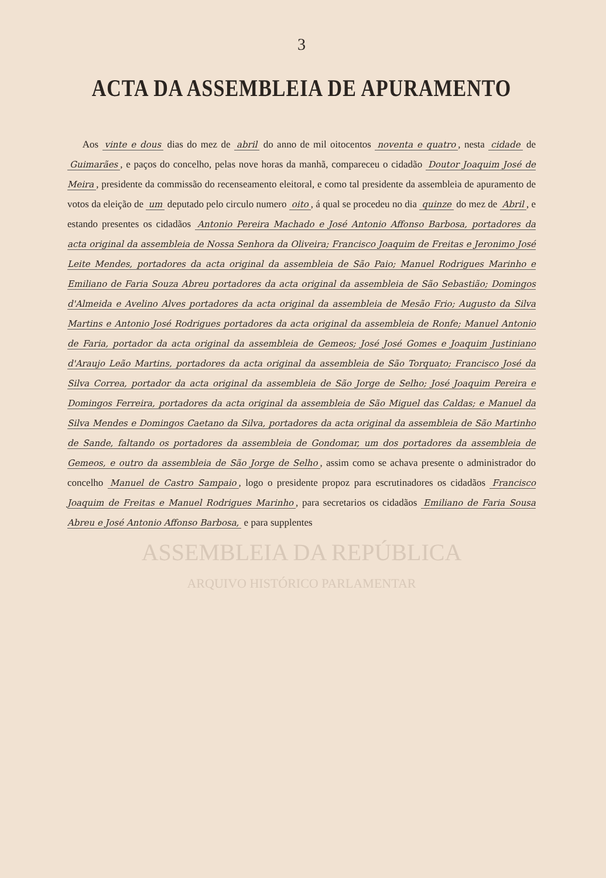3
ACTA DA ASSEMBLEIA DE APURAMENTO
Aos vinte e dous dias do mez de abril do anno de mil oitocentos noventa e quatro, nesta cidade de Guimarães, e paços do concelho, pelas nove horas da manhã, compareceu o cidadão Doutor Joaquim José de Meira, presidente da commissão do recenseamento eleitoral, e como tal presidente da assembleia de apuramento de votos da eleição de um deputado pelo circulo numero oito, á qual se procedeu no dia quinze do mez de Abril, e estando presentes os cidadãos Antonio Pereira Machado e José Antonio Affonso Barbosa, portadores da acta original da assembleia de Nossa Senhora da Oliveira; Francisco Joaquim de Freitas e Jeronimo José Leite Mendes, portadores da acta original da assembleia de São Paio; Manuel Rodrigues Marinho e Emiliano de Faria Souza Abreu portadores da acta original da assembleia de São Sebastião; Domingos d'Almeida e Avelino Alves portadores da acta original da assembleia de Mesão Frio; Augusto da Silva Martins e Antonio José Rodrigues portadores da acta original da assembleia de Ronfe; Manuel Antonio de Faria, portador da acta original da assembleia de Gemeos; José José Gomes e Joaquim Justiniano d'Araujo Leão Martins, portadores da acta original da assembleia de São Torquato; Francisco José da Silva Correa, portador da acta original da assembleia de São Jorge de Selho; José Joaquim Pereira e Domingos Ferreira, portadores da acta original da assembleia de São Miguel das Caldas; e Manuel da Silva Mendes e Domingos Caetano da Silva, portadores da acta original da assembleia de São Martinho de Sande, faltando os portadores da assembleia de Gondomar, um dos portadores da assembleia de Gemeos, e outro da assembleia de São Jorge de Selho, assim como se achava presente o administrador do concelho Manuel de Castro Sampaio, logo o presidente propoz para escrutinadores os cidadãos Francisco Joaquim de Freitas e Manuel Rodrigues Marinho, para secretarios os cidadãos Emiliano de Faria Sousa Abreu e José Antonio Affonso Barbosa, e para supplentes
ASSEMBLEIA DA REPÚBLICA
ARQUIVO HISTÓRICO PARLAMENTAR